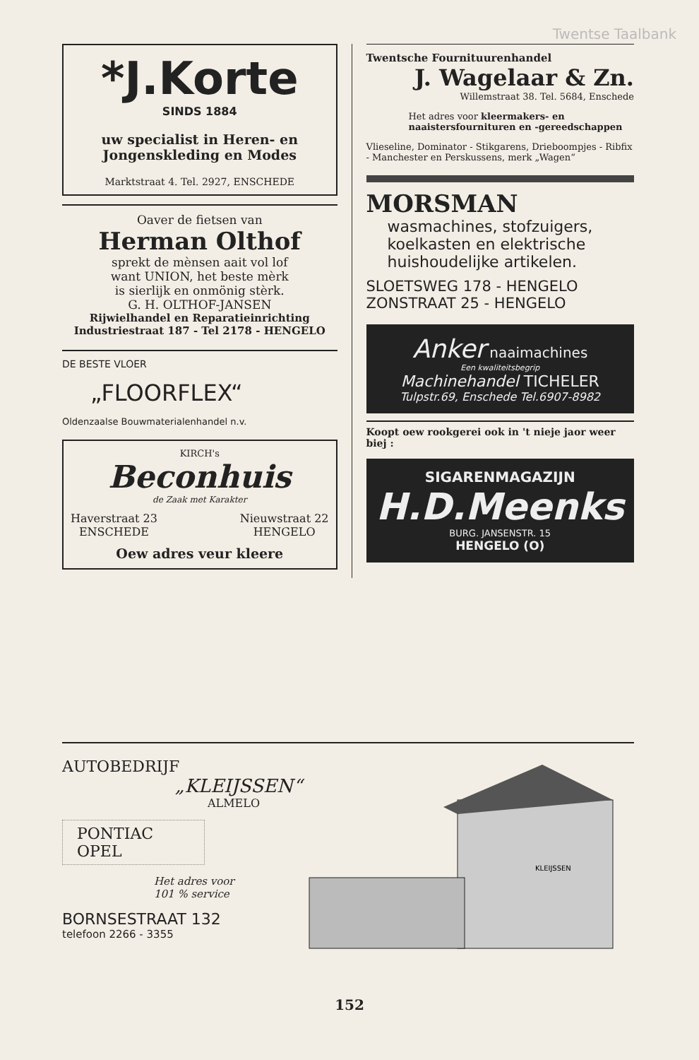Twentse Taalbank
*J.Korte
SINDS 1884
uw specialist in Heren- en Jongenskleding en Modes
Marktstraat 4. Tel. 2927, ENSCHEDE
Oaver de fietsen van
Herman Olthof
sprekt de mènsen aait vol lof
want UNION, het beste mèrk
is sierlijk en onmönig stèrk.
G. H. OLTHOF-JANSEN
Rijwielhandel en Reparatieinrichting
Industriestraat 187 - Tel 2178 - HENGELO
DE BESTE VLOER
„FLOORFLEX“
Oldenzaalse Bouwmaterialenhandel n.v.
KIRCH's
Beconhuis
de Zaak met Karakter
Haverstraat 23
ENSCHEDE Nieuwstraat 22
HENGELO
Oew adres veur kleere
Twentsche Fournituurenhandel
J. Wagelaar & Zn.
Willemstraat 38. Tel. 5684, Enschede
Het adres voor kleermakers- en naaistersfournituren en -gereedschappen
Vlieseline, Dominator - Stikgarens, Drieboompjes - Ribfix - Manchester en Perskussens, merk „Wagen“
MORSMAN
wasmachines, stofzuigers, koelkasten en elektrische huishoudelijke artikelen.
SLOETSWEG 178 - HENGELO
ZONSTRAAT 25 - HENGELO
Anker naaimachines
Een kwaliteitsbegrip
Machinehandel TICHELER
Tulpstr.69, Enschede Tel.6907-8982
Koopt oew rookgerei ook in 't nieje jaor weer biej :
SIGARENMAGAZIJN
H.D.Meenks
BURG. JANSENSTR. 15
HENGELO (O)
AUTOBEDRIJF
„KLEIJSSEN“
ALMELO
PONTIAC
OPEL
Het adres voor
101 % service
BORNSESTRAAT 132
telefoon 2266 - 3355
KLEIJSSEN
152